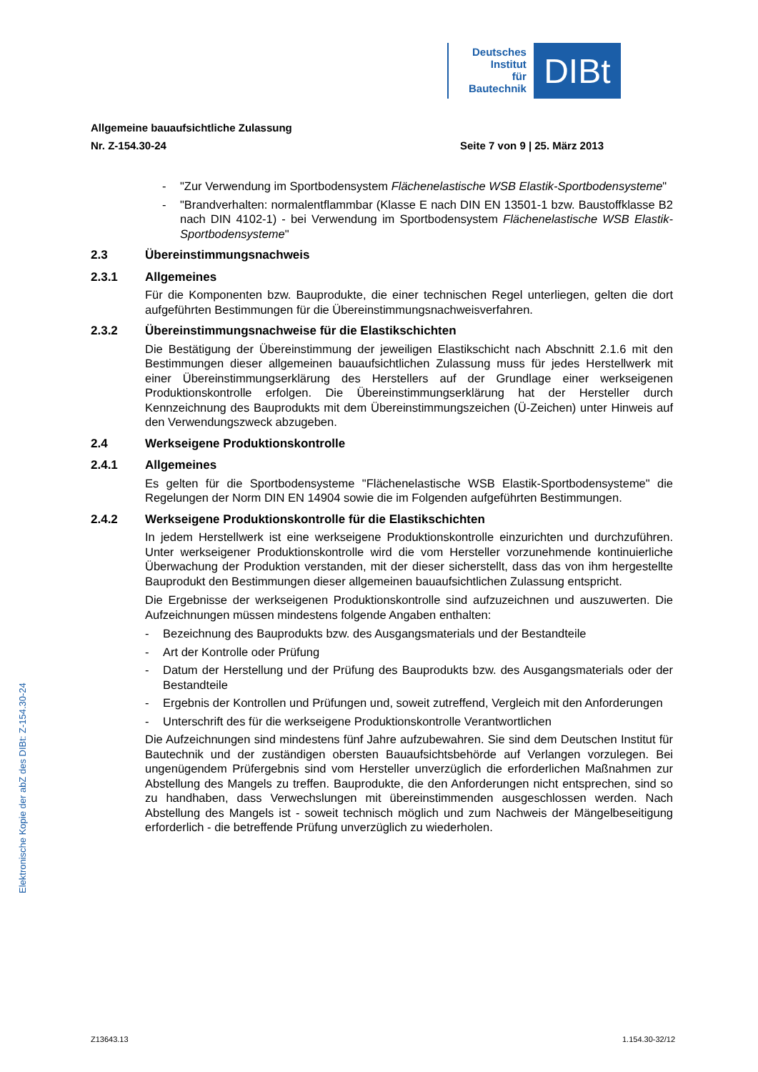Deutsches
Institut
für
Bautechnik
DIBt
Allgemeine bauaufsichtliche Zulassung
Nr. Z-154.30-24 Seite 7 von 9 | 25. März 2013
- "Zur Verwendung im Sportbodensystem Flächenelastische WSB Elastik-Sportboden­systeme"
- "Brandverhalten: normalentflammbar (Klasse E nach DIN EN 13501-1 bzw. Baustoff­klasse B2 nach DIN 4102-1) - bei Verwendung im Sportbodensystem Flächen­elastische WSB Elastik-Sportbodensysteme"
2.3 Übereinstimmungsnachweis
2.3.1 Allgemeines
Für die Komponenten bzw. Bauprodukte, die einer technischen Regel unterliegen, gelten die dort aufgeführten Bestimmungen für die Übereinstimmungsnachweisverfahren.
2.3.2 Übereinstimmungsnachweise für die Elastikschichten
Die Bestätigung der Übereinstimmung der jeweiligen Elastikschicht nach Abschnitt 2.1.6 mit den Bestimmungen dieser allgemeinen bauaufsichtlichen Zulassung muss für jedes Her­stellwerk mit einer Übereinstimmungserklärung des Herstellers auf der Grundlage einer werkseigenen Produktionskontrolle erfolgen. Die Übereinstimmungserklärung hat der Her­steller durch Kennzeichnung des Bauprodukts mit dem Übereinstimmungszeichen (Ü-Zeichen) unter Hinweis auf den Verwendungszweck abzugeben.
2.4 Werkseigene Produktionskontrolle
2.4.1 Allgemeines
Es gelten für die Sportbodensysteme "Flächenelastische WSB Elastik-Sportbodensysteme" die Regelungen der Norm DIN EN 14904 sowie die im Folgenden aufgeführten Bestim­mungen.
2.4.2 Werkseigene Produktionskontrolle für die Elastikschichten
In jedem Herstellwerk ist eine werkseigene Produktionskontrolle einzurichten und durchzu­führen. Unter werkseigener Produktionskontrolle wird die vom Hersteller vorzunehmende kontinuierliche Überwachung der Produktion verstanden, mit der dieser sicherstellt, dass das von ihm hergestellte Bauprodukt den Bestimmungen dieser allgemeinen bauaufsichtlichen Zulassung entspricht.
Die Ergebnisse der werkseigenen Produktionskontrolle sind aufzuzeichnen und auszu­werten. Die Aufzeichnungen müssen mindestens folgende Angaben enthalten:
- Bezeichnung des Bauprodukts bzw. des Ausgangsmaterials und der Bestandteile
- Art der Kontrolle oder Prüfung
- Datum der Herstellung und der Prüfung des Bauprodukts bzw. des Ausgangsmaterials oder der Bestandteile
- Ergebnis der Kontrollen und Prüfungen und, soweit zutreffend, Vergleich mit den Anfor­derungen
- Unterschrift des für die werkseigene Produktionskontrolle Verantwortlichen
Die Aufzeichnungen sind mindestens fünf Jahre aufzubewahren. Sie sind dem Deutschen Institut für Bautechnik und der zuständigen obersten Bauaufsichtsbehörde auf Verlangen vorzulegen. Bei ungenügendem Prüfergebnis sind vom Hersteller unverzüglich die erforder­lichen Maßnahmen zur Abstellung des Mangels zu treffen. Bauprodukte, die den Anforde­rungen nicht entsprechen, sind so zu handhaben, dass Verwechslungen mit übereinstim­menden ausgeschlossen werden. Nach Abstellung des Mangels ist - soweit technisch möglich und zum Nachweis der Mängelbeseitigung erforderlich - die betreffende Prüfung unverzüglich zu wiederholen.
Elektronische Kopie der abZ des DIBt: Z-154.30-24
Z13643.13 1.154.30-32/12